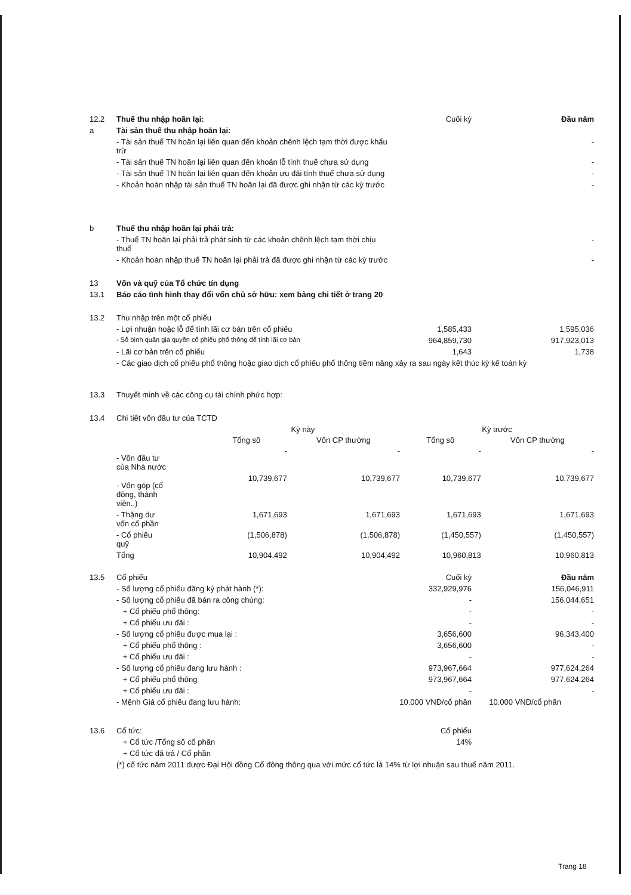| 12.2 | Thuế thu nhập hoãn lại: | Cuối kỳ | Đầu năm |
| a | Tài sản thuế thu nhập hoãn lại: | | |
| | - Tài sản thuế TN hoãn lại liên quan đến khoản chênh lệch tạm thời được khấu trừ | | - |
| | - Tài sản thuế TN hoãn lại liên quan đến khoản lỗ tính thuế chưa sử dụng | | - |
| | - Tài sản thuế TN hoãn lại liên quan đến khoản ưu đãi tính thuế chưa sử dụng | | - |
| | - Khoản hoàn nhập tài sản thuế TN hoãn lại đã được ghi nhận từ các kỳ trước | | - |
| b | Thuế thu nhập hoãn lại phải trả: | | |
| | - Thuế TN hoãn lại phải trả phát sinh từ các khoản chênh lệch tạm thời chịu thuế | | - |
| | - Khoản hoàn nhập thuế TN hoãn lại phải trả đã được ghi nhận từ các kỳ trước | | - |
| 13 | Vốn và quỹ của Tổ chức tín dụng | | |
| 13.1 | Báo cáo tình hình thay đổi vốn chủ sở hữu: xem bảng chi tiết ở trang 20 | | |
| 13.2 | Thu nhập trên một cổ phiếu | | |
| | - Lợi nhuận hoặc lỗ để tính lãi cơ bản trên cổ phiếu | 1,585,433 | 1,595,036 |
| | - Số bình quân gia quyền cổ phiếu phổ thông để tính lãi cơ bản | 964,859,730 | 917,923,013 |
| | - Lãi cơ bản trên cổ phiếu | 1,643 | 1,738 |
| | - Các giao dịch cổ phiếu phổ thông hoặc giao dịch cổ phiếu phổ thông tiềm năng xảy ra sau ngày kết thúc kỳ kế toán kỳ | | |
| 13.3 | Thuyết minh về các công cụ tài chính phức hợp: | | |
| 13.4 | Chi tiết vốn đầu tư của TCTD | | |
| | Kỳ này | | Kỳ trước | |
| | Tổng số | Vốn CP thường | Tổng số | Vốn CP thường |
| - Vốn đầu tư của Nhà nước | - | - | - | - |
| - Vốn góp (cổ đông, thành viên..) | 10,739,677 | 10,739,677 | 10,739,677 | 10,739,677 |
| - Thặng dư vốn cổ phần | 1,671,693 | 1,671,693 | 1,671,693 | 1,671,693 |
| - Cổ phiếu quỹ | (1,506,878) | (1,506,878) | (1,450,557) | (1,450,557) |
| Tổng | 10,904,492 | 10,904,492 | 10,960,813 | 10,960,813 |
| 13.5 | Cổ phiếu | Cuối kỳ | Đầu năm |
| | - Số lượng cổ phiếu đăng ký phát hành (*): | 332,929,976 | 156,046,911 |
| | - Số lượng cổ phiếu đã bán ra công chúng: | - | 156,044,651 |
| | + Cổ phiếu phổ thông: | - | - |
| | + Cổ phiếu ưu đãi : | - | - |
| | - Số lượng cổ phiếu được mua lại : | 3,656,600 | 96,343,400 |
| | + Cổ phiếu phổ thông : | 3,656,600 | - |
| | + Cổ phiếu ưu đãi : | - | - |
| | - Số lượng cổ phiếu đang lưu hành : | 973,967,664 | 977,624,264 |
| | + Cổ phiếu phổ thông | 973,967,664 | 977,624,264 |
| | + Cổ phiếu ưu đãi : | - | - |
| | - Mệnh Giá cổ phiếu đang lưu hành: | 10.000 VNĐ/cổ phần | 10.000 VNĐ/cổ phần |
| 13.6 | Cổ tức: | Cổ phiếu | |
| | + Cổ tức /Tổng số cổ phần | 14% | |
| | + Cổ tức đã trả / Cổ phần | | |
| | (*) cổ tức năm 2011 được Đại Hội đồng Cổ đông thông qua với mức cổ tức là 14% từ lợi nhuận sau thuế năm 2011. | | |
Trang 18